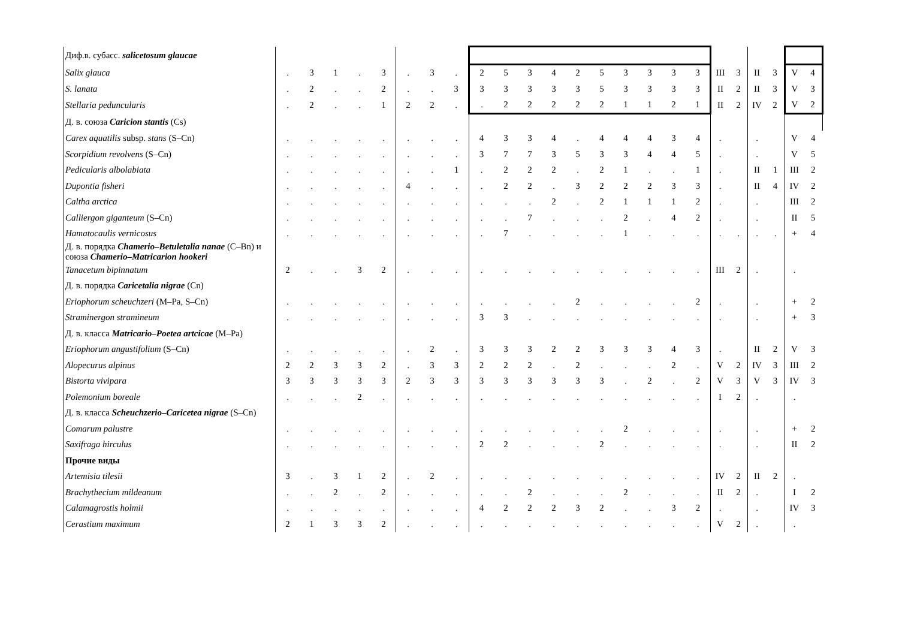| Диф.в. субасс. salicetosum glaucae | | | | | | | | | | | | | | | | | | | | | | | | |
| Salix glauca | . | 3 | 1 | . | 3 | . | 3 | . | 2 | 5 | 3 | 4 | 2 | 5 | 3 | 3 | 3 | 3 | III | 3 | II | 3 | V | 4 |
| S. lanata | . | 2 | . | . | 2 | . | . | 3 | 3 | 3 | 3 | 3 | 3 | 5 | 3 | 3 | 3 | 3 | II | 2 | II | 3 | V | 3 |
| Stellaria peduncularis | . | 2 | . | . | 1 | 2 | 2 | . | . | 2 | 2 | 2 | 2 | 2 | 1 | 1 | 2 | 1 | II | 2 | IV | 2 | V | 2 |
| Д. в. союза Caricion stantis (Cs) | | | | | | | | | | | | | | | | | | | | | | | | |
| Carex aquatilis subsp. stans (S–Cn) | . | . | . | . | . | . | . | . | 4 | 3 | 3 | 4 | . | 4 | 4 | 4 | 3 | 4 | . | | . | | V | 4 |
| Scorpidium revolvens (S–Cn) | . | . | . | . | . | . | . | . | 3 | 7 | 7 | 3 | 5 | 3 | 3 | 4 | 4 | 5 | . | | . | | V | 5 |
| Pedicularis albolabiata | . | . | . | . | . | . | . | 1 | . | 2 | 2 | 2 | . | 2 | 1 | . | . | 1 | . | | II | 1 | III | 2 |
| Dupontia fisheri | . | . | . | . | . | 4 | . | . | . | 2 | 2 | . | 3 | 2 | 2 | 2 | 3 | 3 | . | | II | 4 | IV | 2 |
| Caltha arctica | . | . | . | . | . | . | . | . | . | . | . | 2 | . | 2 | 1 | 1 | 1 | 2 | . | | . | | III | 2 |
| Calliergon giganteum (S–Cn) | . | . | . | . | . | . | . | . | . | . | 7 | . | . | . | 2 | . | 4 | 2 | . | | . | | II | 5 |
| Hamatocaulis vernicosus | . | . | . | . | . | . | . | . | . | 7 | . | . | . | . | 1 | . | . | . | . | . | . | . | + | 4 |
| Д. в. порядка Chamerio–Betuletalia nanae (C–Bn) и союза Chamerio–Matricarion hookeri | | | | | | | | | | | | | | | | | | | | | | | | |
| Tanacetum bipinnatum | 2 | . | . | 3 | 2 | . | . | . | . | . | . | . | . | . | . | . | . | . | III | 2 | . | | . | |
| Д. в. порядка Caricetalia nigrae (Cn) | | | | | | | | | | | | | | | | | | | | | | | | |
| Eriophorum scheuchzeri (M–Pa, S–Cn) | . | . | . | . | . | . | . | . | . | . | . | . | 2 | . | . | . | . | 2 | . | | . | | + | 2 |
| Straminergon stramineum | . | . | . | . | . | . | . | . | 3 | 3 | . | . | . | . | . | . | . | . | . | | . | | + | 3 |
| Д. в. класса Matricario–Poetea artcicae (M–Pa) | | | | | | | | | | | | | | | | | | | | | | | | |
| Eriophorum angustifolium (S–Cn) | . | . | . | . | . | . | 2 | . | 3 | 3 | 3 | 2 | 2 | 3 | 3 | 3 | 4 | 3 | . | | II | 2 | V | 3 |
| Alopecurus alpinus | 2 | 2 | 3 | 3 | 2 | . | 3 | 3 | 2 | 2 | 2 | . | 2 | . | . | . | 2 | . | V | 2 | IV | 3 | III | 2 |
| Bistorta vivipara | 3 | 3 | 3 | 3 | 3 | 2 | 3 | 3 | 3 | 3 | 3 | 3 | 3 | 3 | . | 2 | . | 2 | V | 3 | V | 3 | IV | 3 |
| Polemonium boreale | . | . | . | 2 | . | . | . | . | . | . | . | . | . | . | . | . | . | . | I | 2 | . | | . | |
| Д. в. класса Scheuchzerio–Caricetea nigrae (S–Cn) | | | | | | | | | | | | | | | | | | | | | | | | |
| Comarum palustre | . | . | . | . | . | . | . | . | . | . | . | . | . | . | 2 | . | . | . | . | | . | | + | 2 |
| Saxifraga hirculus | . | . | . | . | . | . | . | . | 2 | 2 | . | . | . | 2 | . | . | . | . | . | | . | | II | 2 |
| Прочие виды | | | | | | | | | | | | | | | | | | | | | | | | |
| Artemisia tilesii | 3 | . | 3 | 1 | 2 | . | 2 | . | . | . | . | . | . | . | . | . | . | . | IV | 2 | II | 2 | . | |
| Brachythecium mildeanum | . | . | 2 | . | 2 | . | . | . | . | . | 2 | . | . | . | 2 | . | . | . | II | 2 | . | | I | 2 |
| Calamagrostis holmii | . | . | . | . | . | . | . | . | 4 | 2 | 2 | 2 | 3 | 2 | . | . | 3 | 2 | . | | . | | IV | 3 |
| Cerastium maximum | 2 | 1 | 3 | 3 | 2 | . | . | . | . | . | . | . | . | . | . | . | . | . | V | 2 | . | | . | |